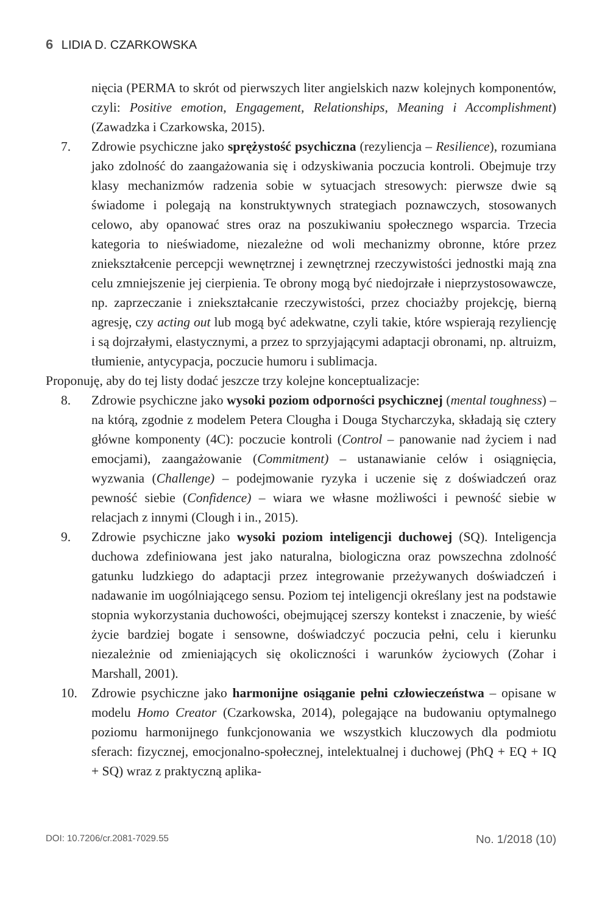6 LIDIA D. CZARKOWSKA
nięcia (PERMA to skrót od pierwszych liter angielskich nazw kolejnych komponentów, czyli: Positive emotion, Engagement, Relationships, Meaning i Accomplishment) (Zawadzka i Czarkowska, 2015).
7. Zdrowie psychiczne jako sprężystość psychiczna (rezyliencja – Resilience), rozumiana jako zdolność do zaangażowania się i odzyskiwania poczucia kontroli. Obejmuje trzy klasy mechanizmów radzenia sobie w sytuacjach stresowych: pierwsze dwie są świadome i polegają na konstruktywnych strategiach poznawczych, stosowanych celowo, aby opanować stres oraz na poszukiwaniu społecznego wsparcia. Trzecia kategoria to nieświadome, niezależne od woli mechanizmy obronne, które przez zniekształcenie percepcji wewnętrznej i zewnętrznej rzeczywistości jednostki mają zna celu zmniejszenie jej cierpienia. Te obrony mogą być niedojrzałe i nieprzystosowawcze, np. zaprzeczanie i zniekształcanie rzeczywistości, przez chociażby projekcję, bierną agresję, czy acting out lub mogą być adekwatne, czyli takie, które wspierają rezyliencję i są dojrzałymi, elastycznymi, a przez to sprzyjającymi adaptacji obronami, np. altruizm, tłumienie, antycypacja, poczucie humoru i sublimacja.
Proponuję, aby do tej listy dodać jeszcze trzy kolejne konceptualizacje:
8. Zdrowie psychiczne jako wysoki poziom odporności psychicznej (mental toughness) – na którą, zgodnie z modelem Petera Clougha i Douga Stycharczyka, składają się cztery główne komponenty (4C): poczucie kontroli (Control – panowanie nad życiem i nad emocjami), zaangażowanie (Commitment) – ustanawianie celów i osiągnięcia, wyzwania (Challenge) – podejmowanie ryzyka i uczenie się z doświadczeń oraz pewność siebie (Confidence) – wiara we własne możliwości i pewność siebie w relacjach z innymi (Clough i in., 2015).
9. Zdrowie psychiczne jako wysoki poziom inteligencji duchowej (SQ). Inteligencja duchowa zdefiniowana jest jako naturalna, biologiczna oraz powszechna zdolność gatunku ludzkiego do adaptacji przez integrowanie przeżywanych doświadczeń i nadawanie im uogólniającego sensu. Poziom tej inteligencji określany jest na podstawie stopnia wykorzystania duchowości, obejmującej szerszy kontekst i znaczenie, by wieść życie bardziej bogate i sensowne, doświadczyć poczucia pełni, celu i kierunku niezależnie od zmieniających się okoliczności i warunków życiowych (Zohar i Marshall, 2001).
10. Zdrowie psychiczne jako harmonijne osiąganie pełni człowieczeństwa – opisane w modelu Homo Creator (Czarkowska, 2014), polegające na budowaniu optymalnego poziomu harmonijnego funkcjonowania we wszystkich kluczowych dla podmiotu sferach: fizycznej, emocjonalno-społecznej, intelektualnej i duchowej (PhQ + EQ + IQ + SQ) wraz z praktyczną aplika-
DOI: 10.7206/cr.2081-7029.55 No. 1/2018 (10)